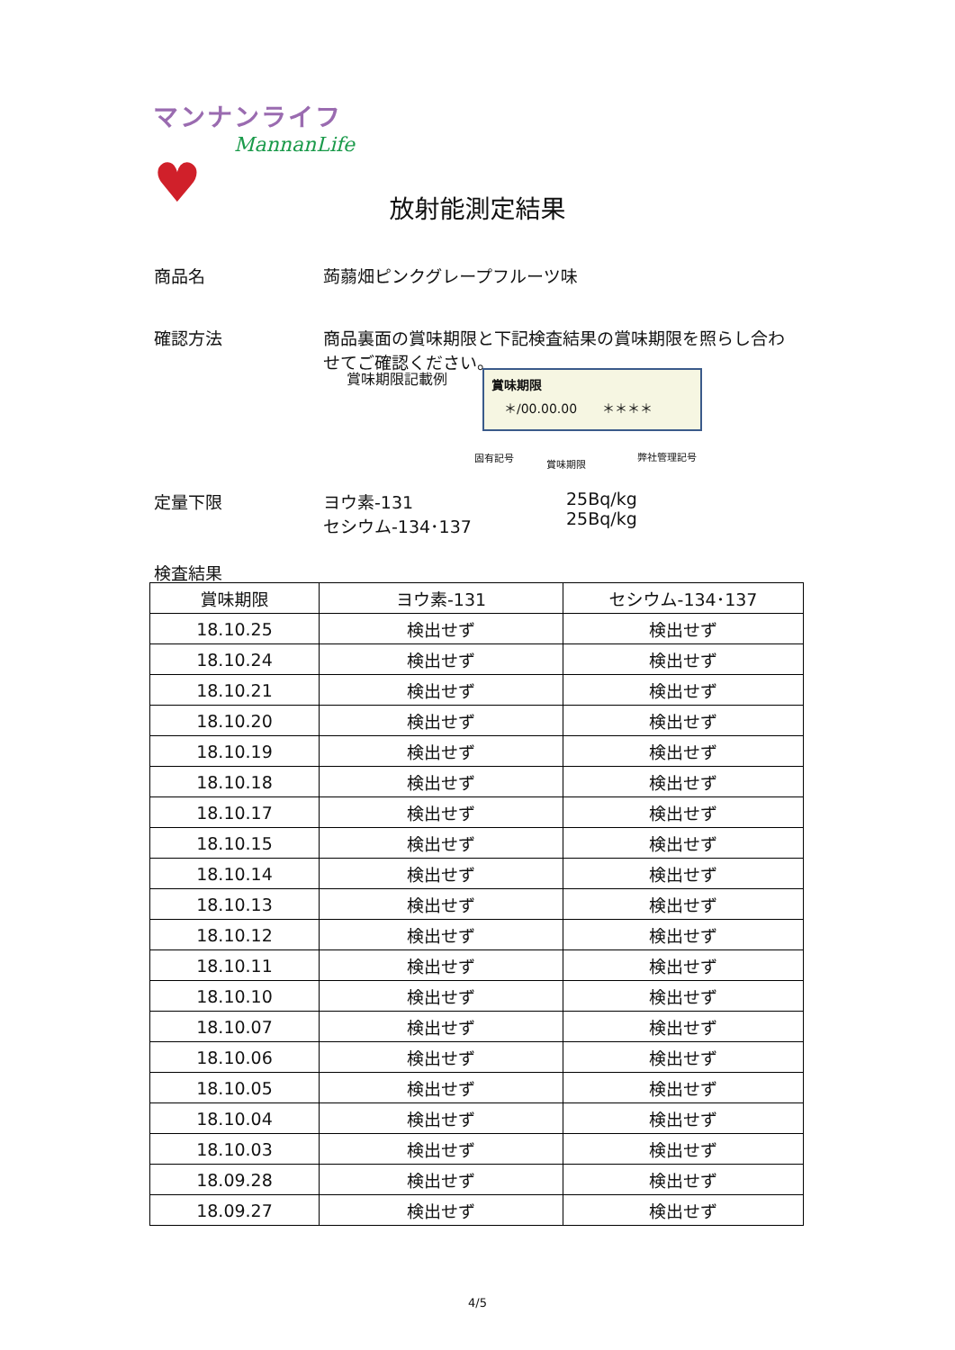マンナンライフ
MannanLife
♥
放射能測定結果
商品名 蒟蒻畑ピンクグレープフルーツ味
確認方法 商品裏面の賞味期限と下記検査結果の賞味期限を照らし合わせてご確認ください。
賞味期限記載例
賞味期限
＊/00.00.00　　＊＊＊＊
固有記号
賞味期限
弊社管理記号
定量下限 ヨウ素-131
セシウム-134･137
25Bq/kg
25Bq/kg
検査結果
| 賞味期限 | ヨウ素-131 | セシウム-134･137 |
| --- | --- | --- |
| 18.10.25 | 検出せず | 検出せず |
| 18.10.24 | 検出せず | 検出せず |
| 18.10.21 | 検出せず | 検出せず |
| 18.10.20 | 検出せず | 検出せず |
| 18.10.19 | 検出せず | 検出せず |
| 18.10.18 | 検出せず | 検出せず |
| 18.10.17 | 検出せず | 検出せず |
| 18.10.15 | 検出せず | 検出せず |
| 18.10.14 | 検出せず | 検出せず |
| 18.10.13 | 検出せず | 検出せず |
| 18.10.12 | 検出せず | 検出せず |
| 18.10.11 | 検出せず | 検出せず |
| 18.10.10 | 検出せず | 検出せず |
| 18.10.07 | 検出せず | 検出せず |
| 18.10.06 | 検出せず | 検出せず |
| 18.10.05 | 検出せず | 検出せず |
| 18.10.04 | 検出せず | 検出せず |
| 18.10.03 | 検出せず | 検出せず |
| 18.09.28 | 検出せず | 検出せず |
| 18.09.27 | 検出せず | 検出せず |
4/5